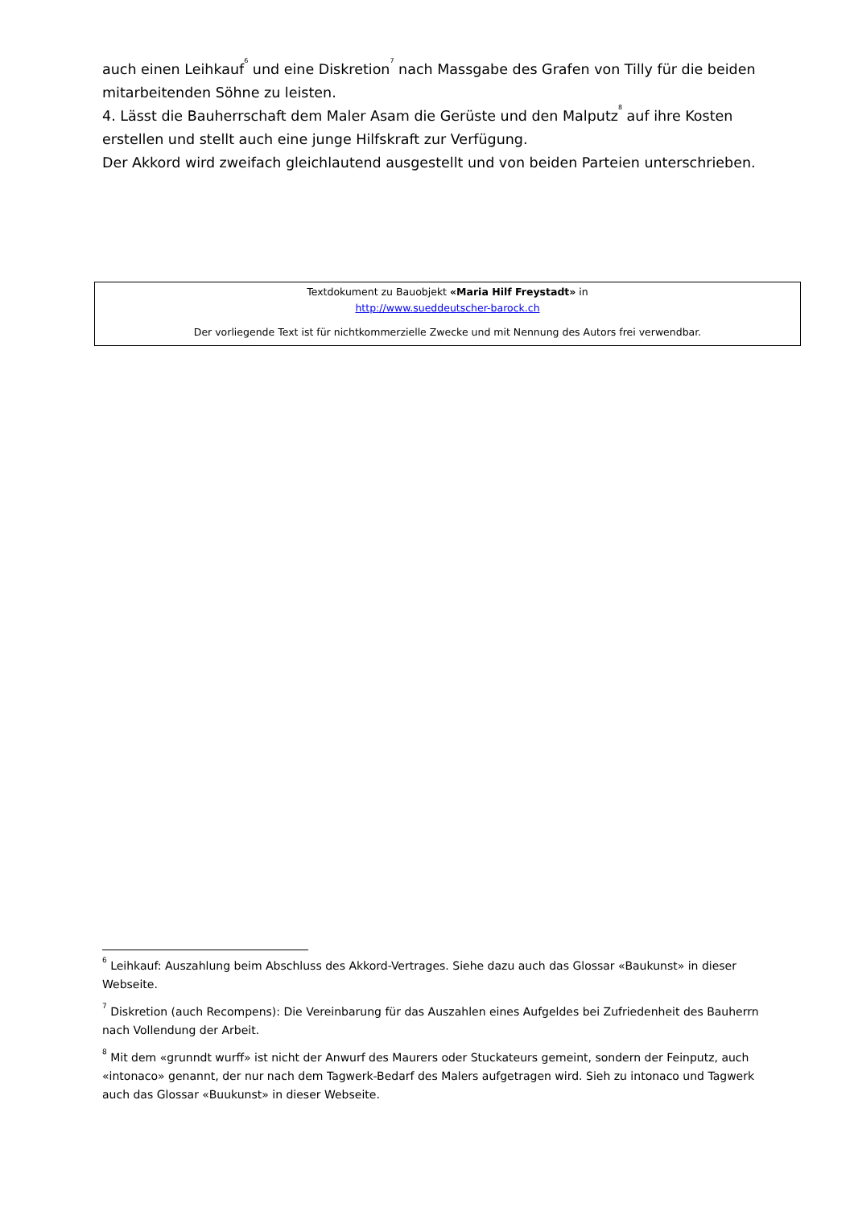auch einen Leihkauf<sup>6</sup> und eine Diskretion<sup>7</sup> nach Massgabe des Grafen von Tilly für die beiden mitarbeitenden Söhne zu leisten.
4. Lässt die Bauherrschaft dem Maler Asam die Gerüste und den Malputz<sup>8</sup> auf ihre Kosten erstellen und stellt auch eine junge Hilfskraft zur Verfügung.
Der Akkord wird zweifach gleichlautend ausgestellt und von beiden Parteien unterschrieben.
Textdokument zu Bauobjekt «Maria Hilf Freystadt» in
http://www.sueddeutscher-barock.ch
Der vorliegende Text ist für nichtkommerzielle Zwecke und mit Nennung des Autors frei verwendbar.
<sup>6</sup> Leihkauf: Auszahlung beim Abschluss des Akkord-Vertrages. Siehe dazu auch das Glossar «Baukunst» in dieser Webseite.
<sup>7</sup> Diskretion (auch Recompens): Die Vereinbarung für das Auszahlen eines Aufgeldes bei Zufriedenheit des Bauherrn nach Vollendung der Arbeit.
<sup>8</sup> Mit dem «grunndt wurff» ist nicht der Anwurf des Maurers oder Stuckateurs gemeint, sondern der Feinputz, auch «intonaco» genannt, der nur nach dem Tagwerk-Bedarf des Malers aufgetragen wird. Sieh zu intonaco und Tagwerk auch das Glossar «Buukunst» in dieser Webseite.